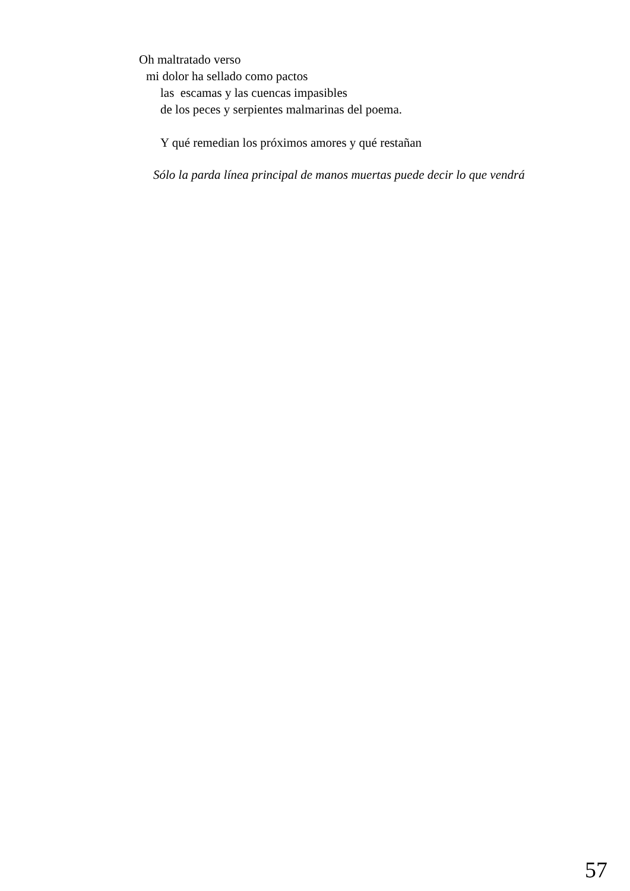Oh maltratado verso
mi dolor ha sellado como pactos
las escamas y las cuencas impasibles
de los peces y serpientes malmarinas del poema.
Y qué remedian los próximos amores y qué restañan
Sólo la parda línea principal de manos muertas puede decir lo que vendrá
57